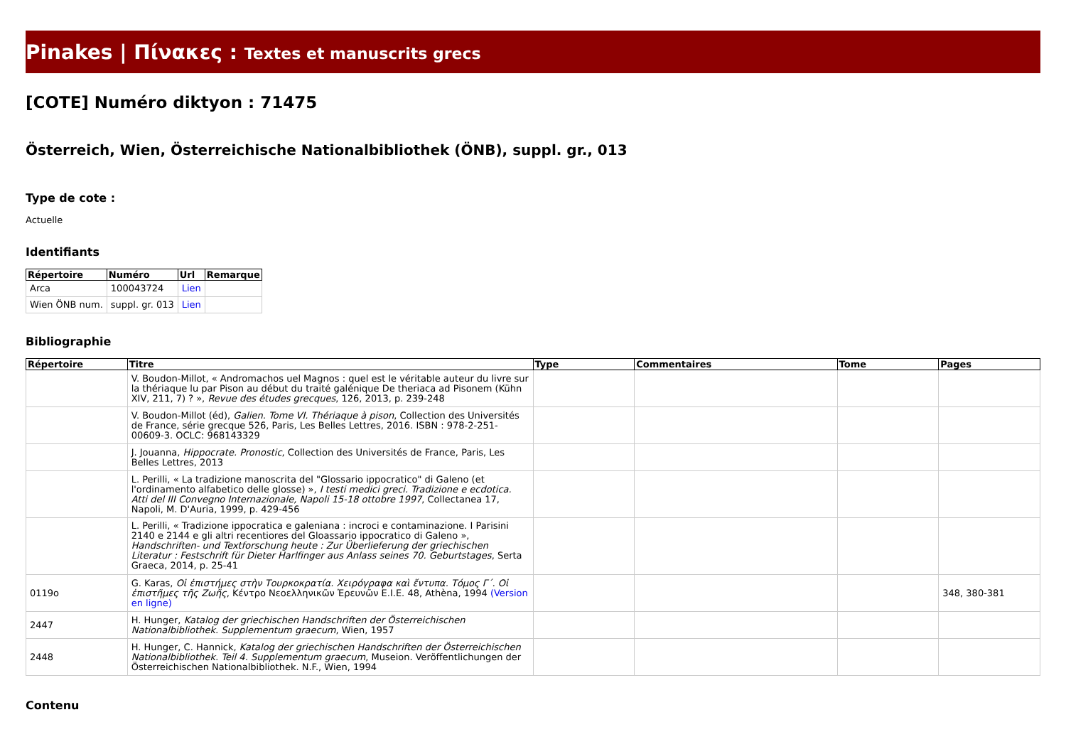Pinakes | Πίνακες : Textes et manuscrits grecs
[COTE] Numéro diktyon : 71475
Österreich, Wien, Österreichische Nationalbibliothek (ÖNB), suppl. gr., 013
Type de cote :
Actuelle
Identifiants
| Répertoire | Numéro | Url | Remarque |
| --- | --- | --- | --- |
| Arca | 100043724 | Lien | |
| Wien ÖNB num. | suppl. gr. 013 | Lien | |
Bibliographie
| Répertoire | Titre | Type | Commentaires | Tome | Pages |
| --- | --- | --- | --- | --- | --- |
| | V. Boudon-Millot, « Andromachos uel Magnos : quel est le véritable auteur du livre sur la thériaque lu par Pison au début du traité galénique De theriaca ad Pisonem (Kühn XIV, 211, 7) ? », Revue des études grecques , 126, 2013, p. 239-248 | | | | |
| | V. Boudon-Millot (éd), Galien. Tome VI. Thériaque à pison , Collection des Universités de France, série grecque 526, Paris, Les Belles Lettres, 2016. ISBN : 978-2-251-00609-3. OCLC: 968143329 | | | | |
| | J. Jouanna, Hippocrate. Pronostic , Collection des Universités de France, Paris, Les Belles Lettres, 2013 | | | | |
| | L. Perilli, « La tradizione manoscrita del "Glossario ippocratico" di Galeno (et l'ordinamento alfabetico delle glosse) », I testi medici greci. Tradizione e ecdotica. Atti del III Convegno Internazionale, Napoli 15-18 ottobre 1997 , Collectanea 17, Napoli, M. D'Auria, 1999, p. 429-456 | | | | |
| | L. Perilli, « Tradizione ippocratica e galeniana : incroci e contaminazione. I Parisini 2140 e 2144 e gli altri recentiores del Gloassario ippocratico di Galeno », Handschriften- und Textforschung heute : Zur Überlieferung der griechischen Literatur : Festschrift für Dieter Harlfinger aus Anlass seines 70. Geburtstages , Serta Graeca, 2014, p. 25-41 | | | | |
| 0119o | G. Karas, Οἱ ἐπιστήμες στὴν Τουρκοκρατία. Χειρόγραφα καὶ ἔντυπα. Τόμος Γ΄. Οἱ ἐπιστῆμες τῆς Ζωῆς , Κέντρο Νεοελληνικῶν Ἐρευνῶν Ε.Ι.Ε. 48, Athèna, 1994 (Version en ligne) | | | | 348, 380-381 |
| 2447 | H. Hunger, Katalog der griechischen Handschriften der Österreichischen Nationalbibliothek. Supplementum graecum , Wien, 1957 | | | | |
| 2448 | H. Hunger, C. Hannick, Katalog der griechischen Handschriften der Österreichischen Nationalbibliothek. Teil 4. Supplementum graecum , Museion. Veröffentlichungen der Österreichischen Nationalbibliothek. N.F., Wien, 1994 | | | | |
Contenu